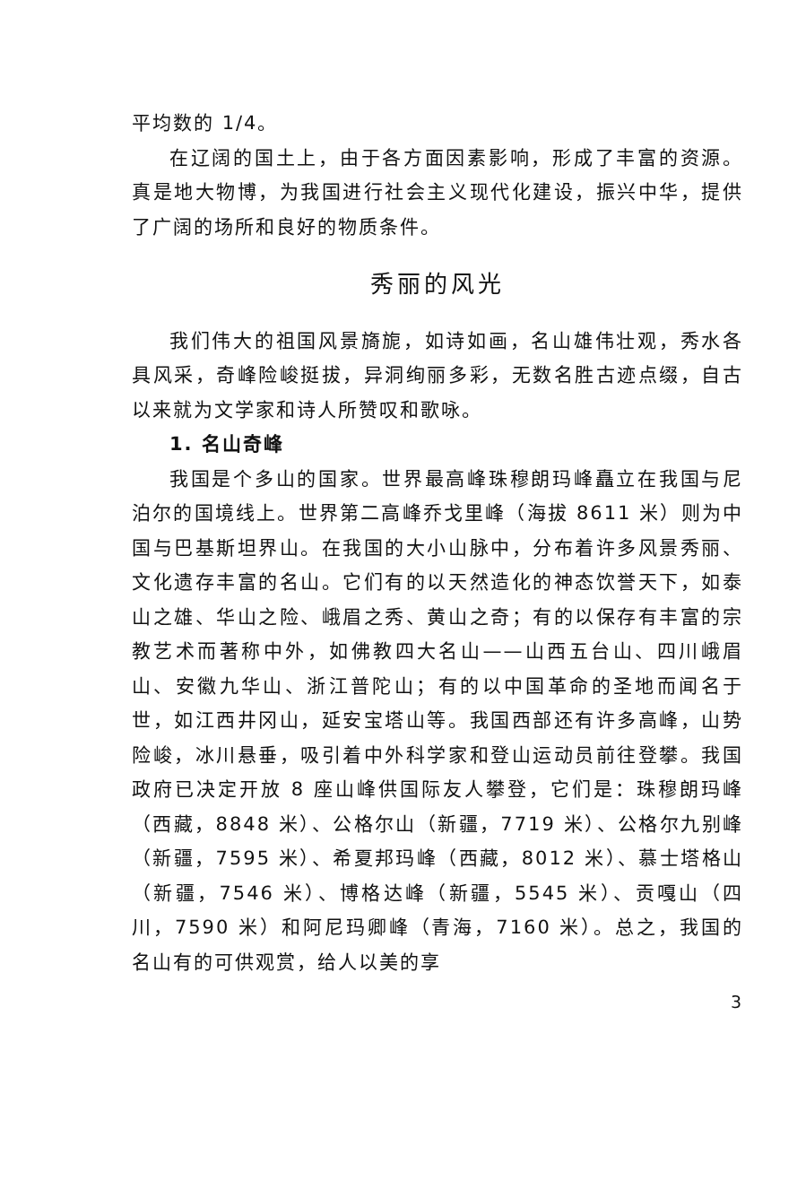平均数的 1/4。
在辽阔的国土上，由于各方面因素影响，形成了丰富的资源。真是地大物博，为我国进行社会主义现代化建设，振兴中华，提供了广阔的场所和良好的物质条件。
秀丽的风光
我们伟大的祖国风景旖旎，如诗如画，名山雄伟壮观，秀水各具风采，奇峰险峻挺拔，异洞绚丽多彩，无数名胜古迹点缀，自古以来就为文学家和诗人所赞叹和歌咏。
1. 名山奇峰
我国是个多山的国家。世界最高峰珠穆朗玛峰矗立在我国与尼泊尔的国境线上。世界第二高峰乔戈里峰（海拔 8611 米）则为中国与巴基斯坦界山。在我国的大小山脉中，分布着许多风景秀丽、文化遗存丰富的名山。它们有的以天然造化的神态饮誉天下，如泰山之雄、华山之险、峨眉之秀、黄山之奇；有的以保存有丰富的宗教艺术而著称中外，如佛教四大名山——山西五台山、四川峨眉山、安徽九华山、浙江普陀山；有的以中国革命的圣地而闻名于世，如江西井冈山，延安宝塔山等。我国西部还有许多高峰，山势险峻，冰川悬垂，吸引着中外科学家和登山运动员前往登攀。我国政府已决定开放 8 座山峰供国际友人攀登，它们是：珠穆朗玛峰（西藏，8848 米）、公格尔山（新疆，7719 米）、公格尔九别峰（新疆，7595 米）、希夏邦玛峰（西藏，8012 米）、慕士塔格山（新疆，7546 米）、博格达峰（新疆，5545 米）、贡嘎山（四川，7590 米）和阿尼玛卿峰（青海，7160 米）。总之，我国的名山有的可供观赏，给人以美的享
3